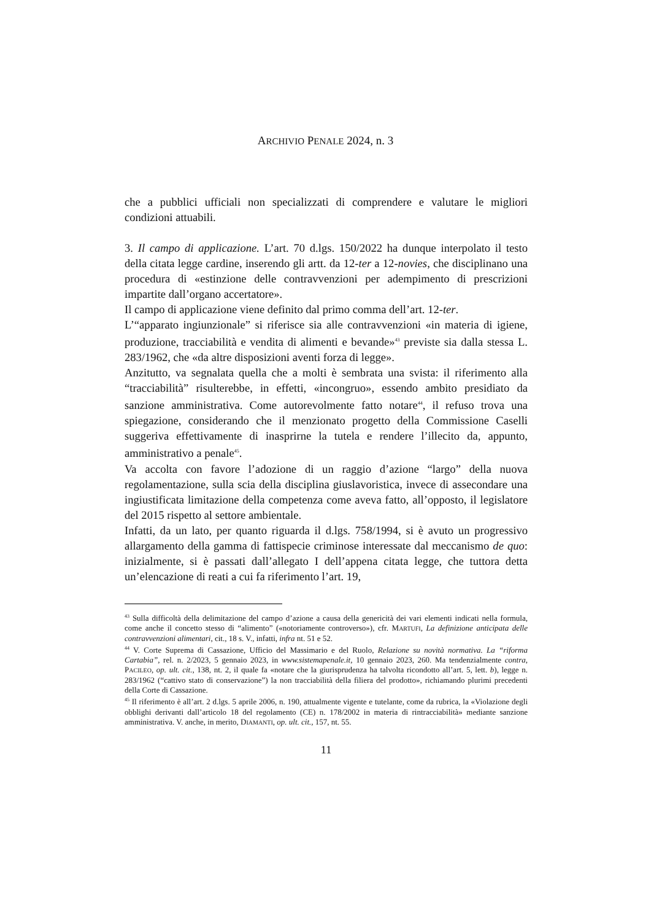ARCHIVIO PENALE 2024, n. 3
che a pubblici ufficiali non specializzati di comprendere e valutare le migliori condizioni attuabili.
3. Il campo di applicazione. L’art. 70 d.lgs. 150/2022 ha dunque interpolato il testo della citata legge cardine, inserendo gli artt. da 12-ter a 12-novies, che disciplinano una procedura di «estinzione delle contravvenzioni per adempimento di prescrizioni impartite dall’organo accertatore».
Il campo di applicazione viene definito dal primo comma dell’art. 12-ter.
L’“apparato ingiunzionale” si riferisce sia alle contravvenzioni «in materia di igiene, produzione, tracciabilità e vendita di alimenti e bevande»<sup>43</sup> previste sia dalla stessa L. 283/1962, che «da altre disposizioni aventi forza di legge».
Anzitutto, va segnalata quella che a molti è sembrata una svista: il riferimento alla “tracciabilità” risulterebbe, in effetti, «incongruo», essendo ambito presidiato da sanzione amministrativa. Come autorevolmente fatto notare<sup>44</sup>, il refuso trova una spiegazione, considerando che il menzionato progetto della Commissione Caselli suggeriva effettivamente di inasprirne la tutela e rendere l’illecito da, appunto, amministrativo a penale<sup>45</sup>.
Va accolta con favore l’adozione di un raggio d’azione “largo” della nuova regolamentazione, sulla scia della disciplina giuslavoristica, invece di assecondare una ingiustificata limitazione della competenza come aveva fatto, all’opposto, il legislatore del 2015 rispetto al settore ambientale.
Infatti, da un lato, per quanto riguarda il d.lgs. 758/1994, si è avuto un progressivo allargamento della gamma di fattispecie criminose interessate dal meccanismo de quo: inizialmente, si è passati dall’allegato I dell’appena citata legge, che tuttora detta un’elencazione di reati a cui fa riferimento l’art. 19,
<sup>43</sup> Sulla difficoltà della delimitazione del campo d’azione a causa della genericità dei vari elementi indicati nella formula, come anche il concetto stesso di “alimento” («notoriamente controverso»), cfr. MARTUFI, La definizione anticipata delle contravvenzioni alimentari, cit., 18 s. V., infatti, infra nt. 51 e 52.
<sup>44</sup> V. Corte Suprema di Cassazione, Ufficio del Massimario e del Ruolo, Relazione su novità normativa. La “riforma Cartabia”, rel. n. 2/2023, 5 gennaio 2023, in www.sistemapenale.it, 10 gennaio 2023, 260. Ma tendenzialmente contra, PACILEO, op. ult. cit., 138, nt. 2, il quale fa «notare che la giurisprudenza ha talvolta ricondotto all’art. 5, lett. b), legge n. 283/1962 (“cattivo stato di conservazione”) la non tracciabilità della filiera del prodotto», richiamando plurimi precedenti della Corte di Cassazione.
<sup>45</sup> Il riferimento è all’art. 2 d.lgs. 5 aprile 2006, n. 190, attualmente vigente e tutelante, come da rubrica, la «Violazione degli obblighi derivanti dall’articolo 18 del regolamento (CE) n. 178/2002 in materia di rintracciabilità» mediante sanzione amministrativa. V. anche, in merito, DIAMANTI, op. ult. cit., 157, nt. 55.
11